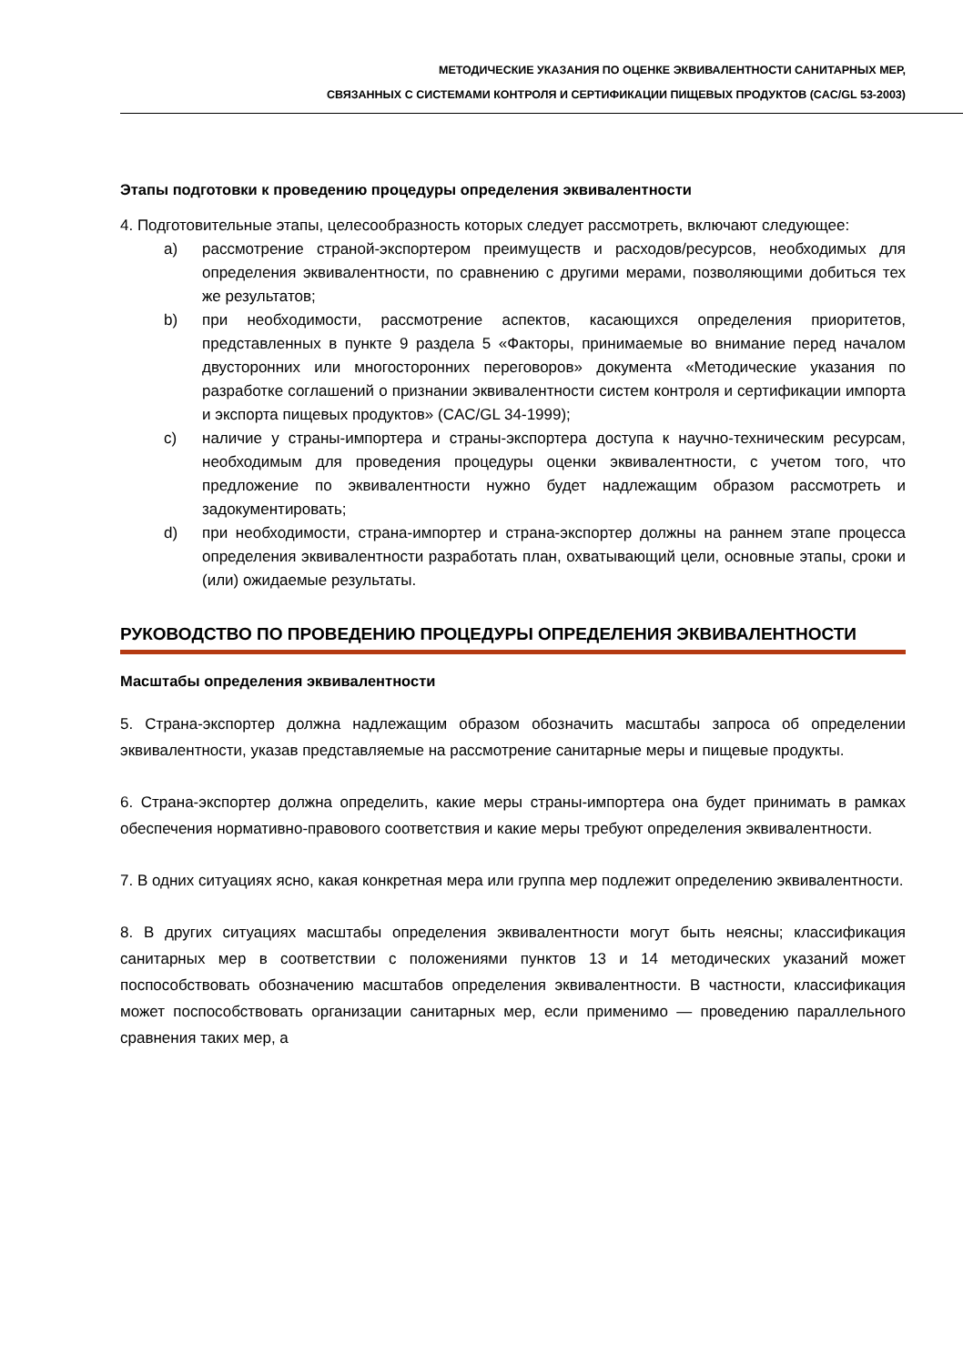МЕТОДИЧЕСКИЕ УКАЗАНИЯ ПО ОЦЕНКЕ ЭКВИВАЛЕНТНОСТИ САНИТАРНЫХ МЕР,
СВЯЗАННЫХ С СИСТЕМАМИ КОНТРОЛЯ И СЕРТИФИКАЦИИ ПИЩЕВЫХ ПРОДУКТОВ (CAC/GL 53-2003)
Этапы подготовки к проведению процедуры определения эквивалентности
4. Подготовительные этапы, целесообразность которых следует рассмотреть, включают следующее:
a) рассмотрение страной-экспортером преимуществ и расходов/ресурсов, необходимых для определения эквивалентности, по сравнению с другими мерами, позволяющими добиться тех же результатов;
b) при необходимости, рассмотрение аспектов, касающихся определения приоритетов, представленных в пункте 9 раздела 5 «Факторы, принимаемые во внимание перед началом двусторонних или многосторонних переговоров» документа «Методические указания по разработке соглашений о признании эквивалентности систем контроля и сертификации импорта и экспорта пищевых продуктов» (CAC/GL 34-1999);
c) наличие у страны-импортера и страны-экспортера доступа к научно-техническим ресурсам, необходимым для проведения процедуры оценки эквивалентности, с учетом того, что предложение по эквивалентности нужно будет надлежащим образом рассмотреть и задокументировать;
d) при необходимости, страна-импортер и страна-экспортер должны на раннем этапе процесса определения эквивалентности разработать план, охватывающий цели, основные этапы, сроки и (или) ожидаемые результаты.
РУКОВОДСТВО ПО ПРОВЕДЕНИЮ ПРОЦЕДУРЫ ОПРЕДЕЛЕНИЯ ЭКВИВАЛЕНТНОСТИ
Масштабы определения эквивалентности
5. Страна-экспортер должна надлежащим образом обозначить масштабы запроса об определении эквивалентности, указав представляемые на рассмотрение санитарные меры и пищевые продукты.
6. Страна-экспортер должна определить, какие меры страны-импортера она будет принимать в рамках обеспечения нормативно-правового соответствия и какие меры требуют определения эквивалентности.
7. В одних ситуациях ясно, какая конкретная мера или группа мер подлежит определению эквивалентности.
8. В других ситуациях масштабы определения эквивалентности могут быть неясны; классификация санитарных мер в соответствии с положениями пунктов 13 и 14 методических указаний может поспособствовать обозначению масштабов определения эквивалентности. В частности, классификация может поспособствовать организации санитарных мер, если применимо — проведению параллельного сравнения таких мер, а